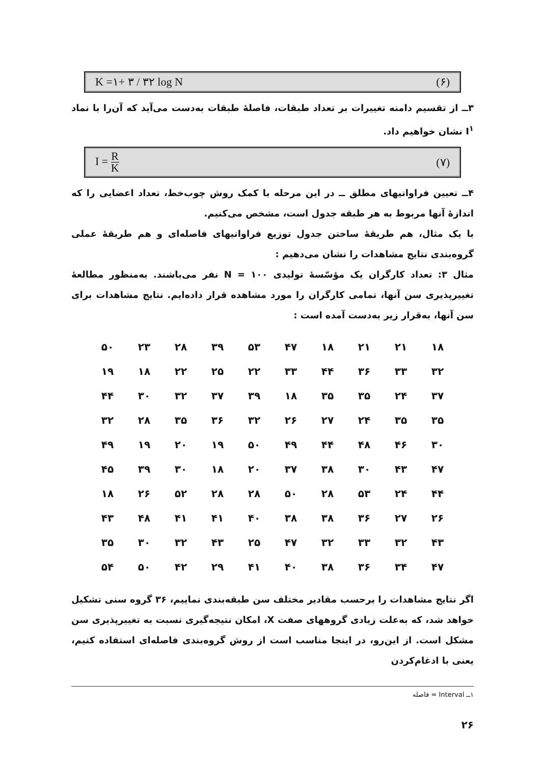K =۱+ ۳ / ۳۲ log N (۶)
۳ــ از تقسیم دامنه تغییرات بر تعداد طبقات، فاصلهٔ طبقات به‌دست می‌آید که آن‌را با نماد I<sup>۱</sup> نشان خواهیم داد.
I = R K (۷)
۴ــ تعیین فراوانیهای مطلق ــ در این مرحله با کمک روش چوب‌خط، تعداد اعضایی را که اندازهٔ آنها مربوط به هر طبقه جدول است، مشخص می‌کنیم.
با یک مثال، هم طریقهٔ ساختن جدول توزیع فراوانیهای فاصله‌ای و هم طریقهٔ عملی گروه‌بندی نتایج مشاهدات را نشان می‌دهیم :
مثال ۳: تعداد کارگران یک مؤسّسهٔ تولیدی N = ۱۰۰ نفر می‌باشند. به‌منظور مطالعهٔ تغییرپذیری سن آنها، تمامی کارگران را مورد مشاهده قرار داده‌ایم. نتایج مشاهدات برای سن آنها، به‌قرار زیر به‌دست آمده است :
| ۱۸ | ۲۱ | ۲۱ | ۱۸ | ۴۷ | ۵۳ | ۳۹ | ۲۸ | ۲۳ | ۵۰ |
| ۳۲ | ۳۳ | ۳۶ | ۴۴ | ۳۳ | ۲۲ | ۲۵ | ۲۲ | ۱۸ | ۱۹ |
| ۳۷ | ۲۴ | ۳۵ | ۳۵ | ۱۸ | ۳۹ | ۳۷ | ۳۲ | ۳۰ | ۴۴ |
| ۳۵ | ۳۵ | ۲۴ | ۲۷ | ۲۶ | ۳۲ | ۳۶ | ۳۵ | ۲۸ | ۳۲ |
| ۳۰ | ۴۶ | ۴۸ | ۴۴ | ۴۹ | ۵۰ | ۱۹ | ۲۰ | ۱۹ | ۴۹ |
| ۴۷ | ۴۳ | ۳۰ | ۳۸ | ۳۷ | ۲۰ | ۱۸ | ۳۰ | ۳۹ | ۴۵ |
| ۴۴ | ۲۴ | ۵۳ | ۲۸ | ۵۰ | ۲۸ | ۲۸ | ۵۲ | ۲۶ | ۱۸ |
| ۲۶ | ۲۷ | ۳۶ | ۳۸ | ۳۸ | ۴۰ | ۴۱ | ۴۱ | ۴۸ | ۴۳ |
| ۴۳ | ۳۲ | ۳۳ | ۳۲ | ۴۷ | ۲۵ | ۴۳ | ۳۲ | ۳۰ | ۳۵ |
| ۴۷ | ۳۴ | ۳۶ | ۳۸ | ۴۰ | ۴۱ | ۲۹ | ۴۲ | ۵۰ | ۵۴ |
اگر نتایج مشاهدات را برحسب مقادیر مختلف سن طبقه‌بندی نماییم، ۳۶ گروه سنی تشکیل خواهد شد، که به‌علت زیادی گروههای صفت X، امکان نتیجه‌گیری نسبت به تغییرپذیری سن مشکل است. از این‌رو، در اینجا مناسب است از روش گروه‌بندی فاصله‌ای استفاده کنیم، یعنی با ادغام‌کردن
۱ــ Interval = فاصله
۲۶